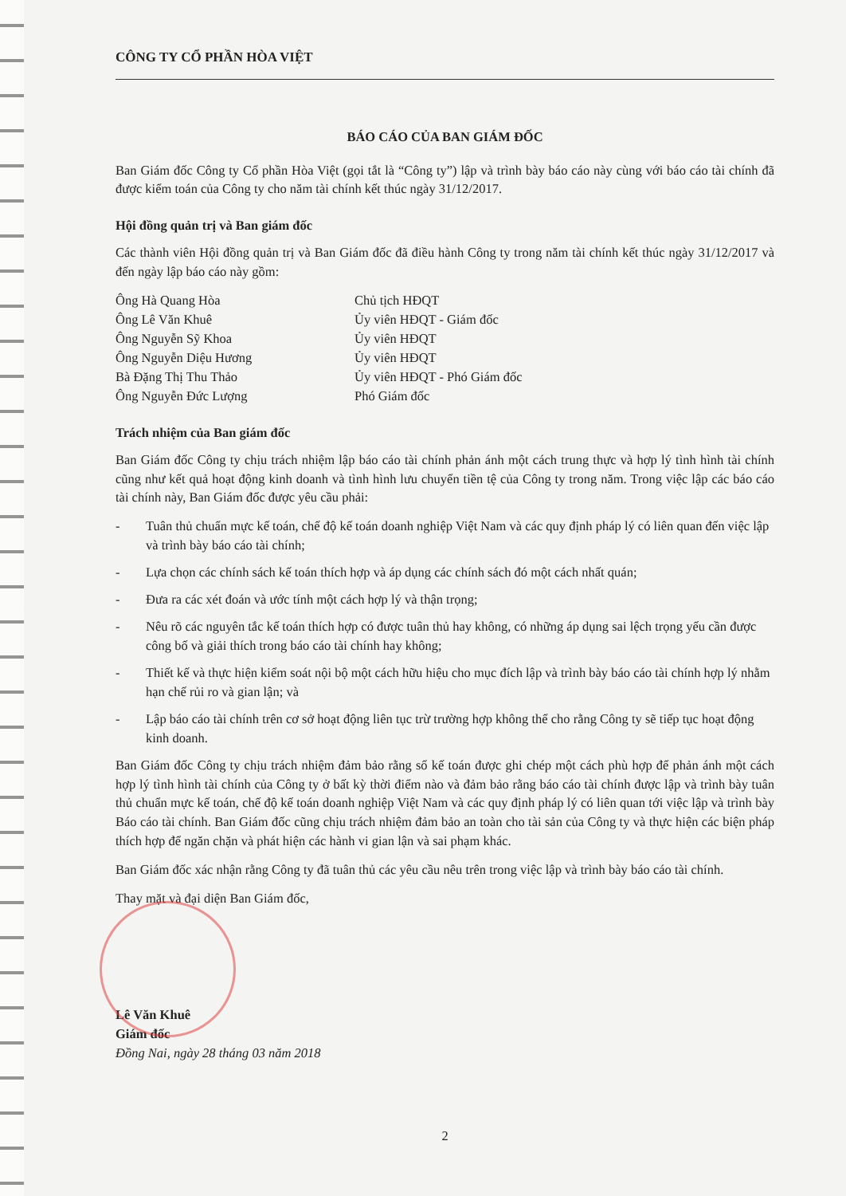CÔNG TY CỔ PHẦN HÒA VIỆT
BÁO CÁO CỦA BAN GIÁM ĐỐC
Ban Giám đốc Công ty Cổ phần Hòa Việt (gọi tắt là “Công ty”) lập và trình bày báo cáo này cùng với báo cáo tài chính đã được kiểm toán của Công ty cho năm tài chính kết thúc ngày 31/12/2017.
Hội đồng quản trị và Ban giám đốc
Các thành viên Hội đồng quản trị và Ban Giám đốc đã điều hành Công ty trong năm tài chính kết thúc ngày 31/12/2017 và đến ngày lập báo cáo này gồm:
Ông Hà Quang Hòa
Chủ tịch HĐQT
Ông Lê Văn Khuê
Ủy viên HĐQT - Giám đốc
Ông Nguyễn Sỹ Khoa
Ủy viên HĐQT
Ông Nguyễn Diệu Hương
Ủy viên HĐQT
Bà Đặng Thị Thu Thảo
Ủy viên HĐQT - Phó Giám đốc
Ông Nguyễn Đức Lượng
Phó Giám đốc
Trách nhiệm của Ban giám đốc
Ban Giám đốc Công ty chịu trách nhiệm lập báo cáo tài chính phản ánh một cách trung thực và hợp lý tình hình tài chính cũng như kết quả hoạt động kinh doanh và tình hình lưu chuyển tiền tệ của Công ty trong năm. Trong việc lập các báo cáo tài chính này, Ban Giám đốc được yêu cầu phải:
- Tuân thủ chuẩn mực kế toán, chế độ kế toán doanh nghiệp Việt Nam và các quy định pháp lý có liên quan đến việc lập và trình bày báo cáo tài chính;
- Lựa chọn các chính sách kế toán thích hợp và áp dụng các chính sách đó một cách nhất quán;
- Đưa ra các xét đoán và ước tính một cách hợp lý và thận trọng;
- Nêu rõ các nguyên tắc kế toán thích hợp có được tuân thủ hay không, có những áp dụng sai lệch trọng yếu cần được công bố và giải thích trong báo cáo tài chính hay không;
- Thiết kế và thực hiện kiểm soát nội bộ một cách hữu hiệu cho mục đích lập và trình bày báo cáo tài chính hợp lý nhằm hạn chế rủi ro và gian lận; và
- Lập báo cáo tài chính trên cơ sở hoạt động liên tục trừ trường hợp không thể cho rằng Công ty sẽ tiếp tục hoạt động kinh doanh.
Ban Giám đốc Công ty chịu trách nhiệm đảm bảo rằng sổ kế toán được ghi chép một cách phù hợp để phản ánh một cách hợp lý tình hình tài chính của Công ty ở bất kỳ thời điểm nào và đảm bảo rằng báo cáo tài chính được lập và trình bày tuân thủ chuẩn mực kế toán, chế độ kế toán doanh nghiệp Việt Nam và các quy định pháp lý có liên quan tới việc lập và trình bày Báo cáo tài chính. Ban Giám đốc cũng chịu trách nhiệm đảm bảo an toàn cho tài sản của Công ty và thực hiện các biện pháp thích hợp để ngăn chặn và phát hiện các hành vi gian lận và sai phạm khác.
Ban Giám đốc xác nhận rằng Công ty đã tuân thủ các yêu cầu nêu trên trong việc lập và trình bày báo cáo tài chính.
Thay mặt và đại diện Ban Giám đốc,
Lê Văn Khuê
Giám đốc
Đồng Nai, ngày 28 tháng 03 năm 2018
2